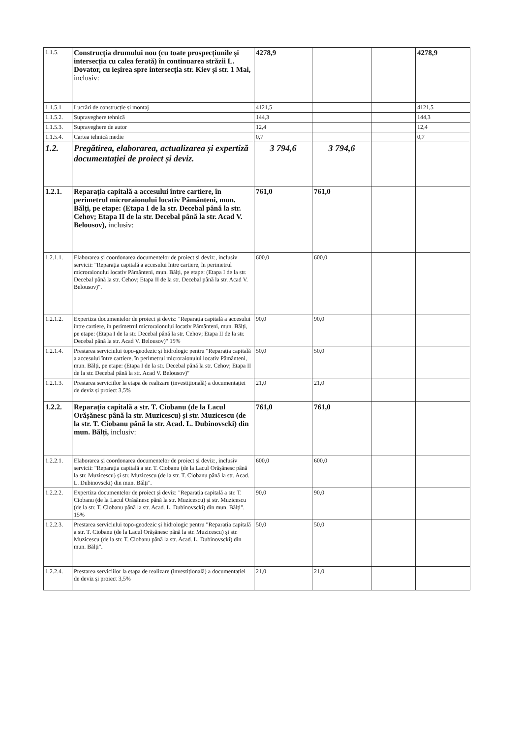| 1.1.5. | Construcția drumului nou (cu toate prospecțiunile și intersecția cu calea ferată) în continuarea străzii L. Dovator, cu ieșirea spre intersecția str. Kiev și str. 1 Mai, inclusiv: | 4278,9 | | | 4278,9 |
| 1.1.5.1 | Lucrări de construcție și montaj | 4121,5 | | | 4121,5 |
| 1.1.5.2. | Supraveghere tehnică | 144,3 | | | 144,3 |
| 1.1.5.3. | Supraveghere de autor | 12,4 | | | 12,4 |
| 1.1.5.4. | Cartea tehnică medie | 0,7 | | | 0,7 |
| 1.2. | Pregătirea, elaborarea, actualizarea și expertiză documentației de proiect și deviz. | 3 794,6 | 3 794,6 | | |
| 1.2.1. | Reparația capitală a accesului între cartiere, în perimetrul microraionului locativ Pământeni, mun. Bălți, pe etape: (Etapa I de la str. Decebal până la str. Cehov; Etapa II de la str. Decebal până la str. Acad V. Belousov), inclusiv: | 761,0 | 761,0 | | |
| 1.2.1.1. | Elaborarea și coordonarea documentelor de proiect și deviz:, inclusiv servicii: "Reparația capitală a accesului între cartiere, în perimetrul microraionului locativ Pământeni, mun. Bălți, pe etape: (Etapa I de la str. Decebal până la str. Cehov; Etapa II de la str. Decebal până la str. Acad V. Belousov)". | 600,0 | 600,0 | | |
| 1.2.1.2. | Expertiza documentelor de proiect și deviz: "Reparația capitală a accesului între cartiere, în perimetrul microraionului locativ Pământeni, mun. Bălți, pe etape: (Etapa I de la str. Decebal până la str. Cehov; Etapa II de la str. Decebal până la str. Acad V. Belousov)" 15% | 90,0 | 90,0 | | |
| 1.2.1.4. | Prestarea serviciului topo-geodezic și hidrologic pentru "Reparația capitală a accesului între cartiere, în perimetrul microraionului locativ Pământeni, mun. Bălți, pe etape: (Etapa I de la str. Decebal până la str. Cehov; Etapa II de la str. Decebal până la str. Acad V. Belousov)" | 50,0 | 50,0 | | |
| 1.2.1.3. | Prestarea serviciilor la etapa de realizare (investițională) a documentației de deviz și proiect 3,5% | 21,0 | 21,0 | | |
| 1.2.2. | Reparația capitală a str. T. Ciobanu (de la Lacul Orășănesc până la str. Muzicescu) și str. Muzicescu (de la str. T. Ciobanu până la str. Acad. L. Dubinovscki) din mun. Bălți, inclusiv: | 761,0 | 761,0 | | |
| 1.2.2.1. | Elaborarea și coordonarea documentelor de proiect și deviz:, inclusiv servicii: "Reparația capitală a str. T. Ciobanu (de la Lacul Orășănesc până la str. Muzicescu) și str. Muzicescu (de la str. T. Ciobanu până la str. Acad. L. Dubinovscki) din mun. Bălți". | 600,0 | 600,0 | | |
| 1.2.2.2. | Expertiza documentelor de proiect și deviz: "Reparația capitală a str. T. Ciobanu (de la Lacul Orășănesc până la str. Muzicescu) și str. Muzicescu (de la str. T. Ciobanu până la str. Acad. L. Dubinovscki) din mun. Bălți". 15% | 90,0 | 90,0 | | |
| 1.2.2.3. | Prestarea serviciului topo-geodezic și hidrologic pentru "Reparația capitală a str. T. Ciobanu (de la Lacul Orășănesc până la str. Muzicescu) și str. Muzicescu (de la str. T. Ciobanu până la str. Acad. L. Dubinovscki) din mun. Bălți". | 50,0 | 50,0 | | |
| 1.2.2.4. | Prestarea serviciilor la etapa de realizare (investițională) a documentației de deviz și proiect 3,5% | 21,0 | 21,0 | | |